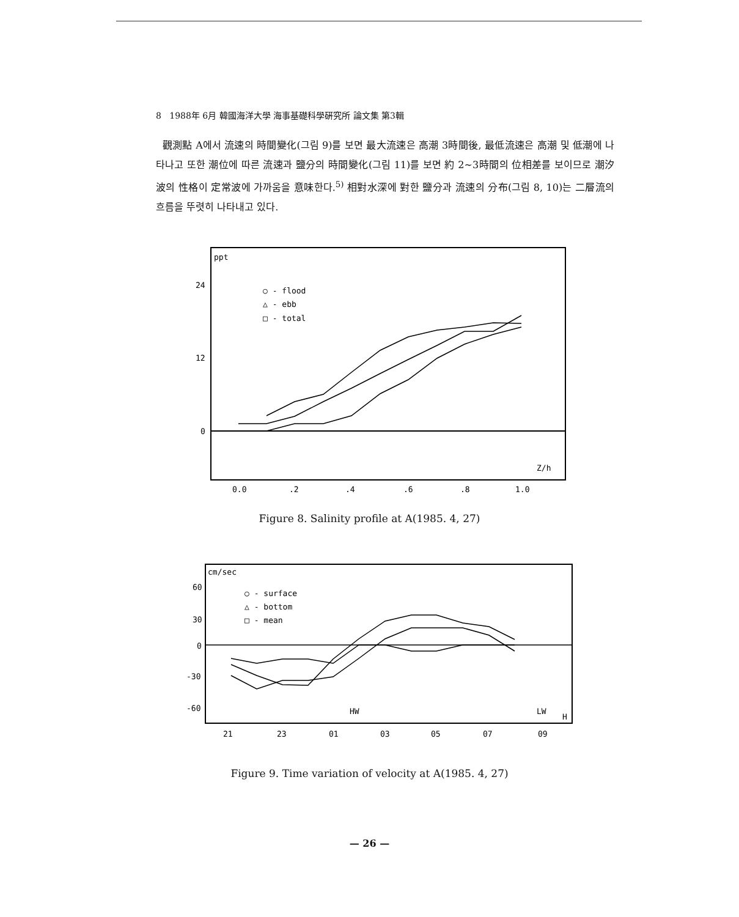8 1988年 6月 韓國海洋大學 海事基礎科學硏究所 論文集 第3輯
觀測點 A에서 流速의 時間變化(그림 9)를 보면 最大流速은 高潮 3時間後, 最低流速은 高潮 및 低潮에 나타나고 또한 潮位에 따른 流速과 鹽分의 時間變化(그림 11)를 보면 約 2~3時間의 位相差를 보이므로 潮汐波의 性格이 定常波에 가까움을 意味한다.<sup>5)</sup> 相對水深에 對한 鹽分과 流速의 分布(그림 8, 10)는 二層流의 흐름을 뚜렷히 나타내고 있다.
ppt
24
12
0
○ - flood
△ - ebb
□ - total
Z/h
0.0
.2
.4
.6
.8
1.0
Figure 8. Salinity profile at A(1985. 4, 27)
cm/sec
60
30
0
-30
-60
○ - surface
△ - bottom
□ - mean
HW
LW
H
21
23
01
03
05
07
09
Figure 9. Time variation of velocity at A(1985. 4, 27)
— 26 —